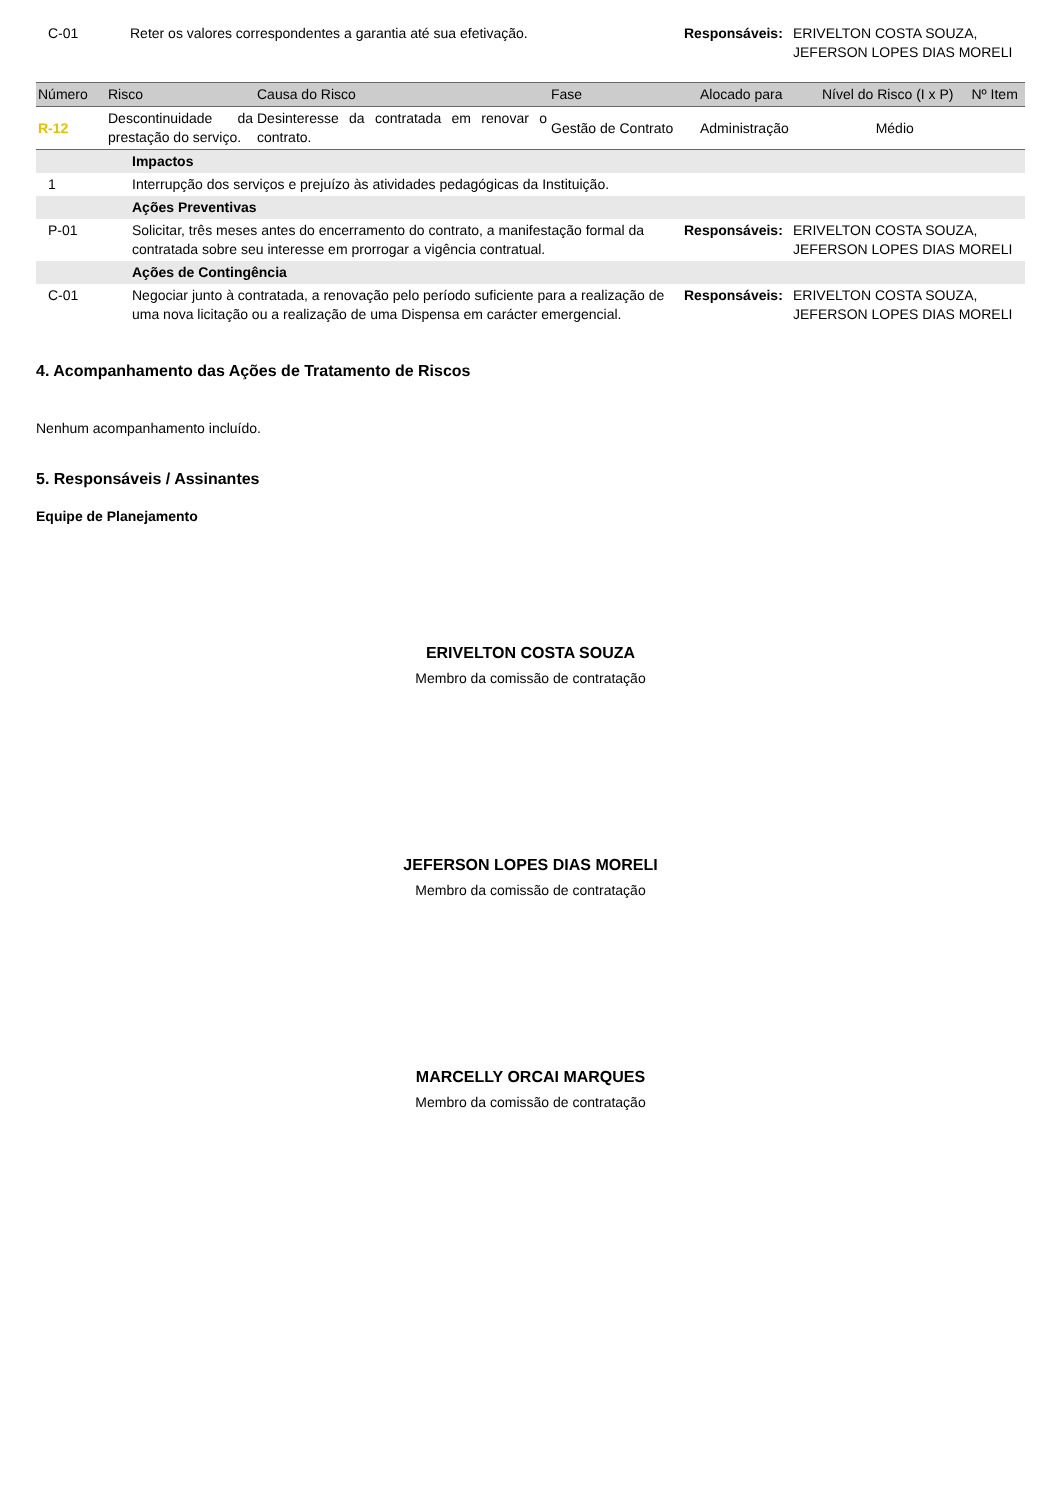| C-01 | Reter os valores correspondentes a garantia até sua efetivação. | Responsáveis: | ERIVELTON COSTA SOUZA, JEFERSON LOPES DIAS MORELI |
| Número | Risco | Causa do Risco | Fase | Alocado para | Nível do Risco (I x P) | Nº Item |
| --- | --- | --- | --- | --- | --- | --- |
| R-12 | Descontinuidade da prestação do serviço. | Desinteresse da contratada em renovar o contrato. | Gestão de Contrato | Administração | Médio | |
| | Impactos | | |
| 1 | Interrupção dos serviços e prejuízo às atividades pedagógicas da Instituição. | | |
| | Ações Preventivas | | |
| P-01 | Solicitar, três meses antes do encerramento do contrato, a manifestação formal da contratada sobre seu interesse em prorrogar a vigência contratual. | Responsáveis: | ERIVELTON COSTA SOUZA, JEFERSON LOPES DIAS MORELI |
| | Ações de Contingência | | |
| C-01 | Negociar junto à contratada, a renovação pelo período suficiente para a realização de uma nova licitação ou a realização de uma Dispensa em carácter emergencial. | Responsáveis: | ERIVELTON COSTA SOUZA, JEFERSON LOPES DIAS MORELI |
4. Acompanhamento das Ações de Tratamento de Riscos
Nenhum acompanhamento incluído.
5. Responsáveis / Assinantes
Equipe de Planejamento
ERIVELTON COSTA SOUZA
Membro da comissão de contratação
JEFERSON LOPES DIAS MORELI
Membro da comissão de contratação
MARCELLY ORCAI MARQUES
Membro da comissão de contratação